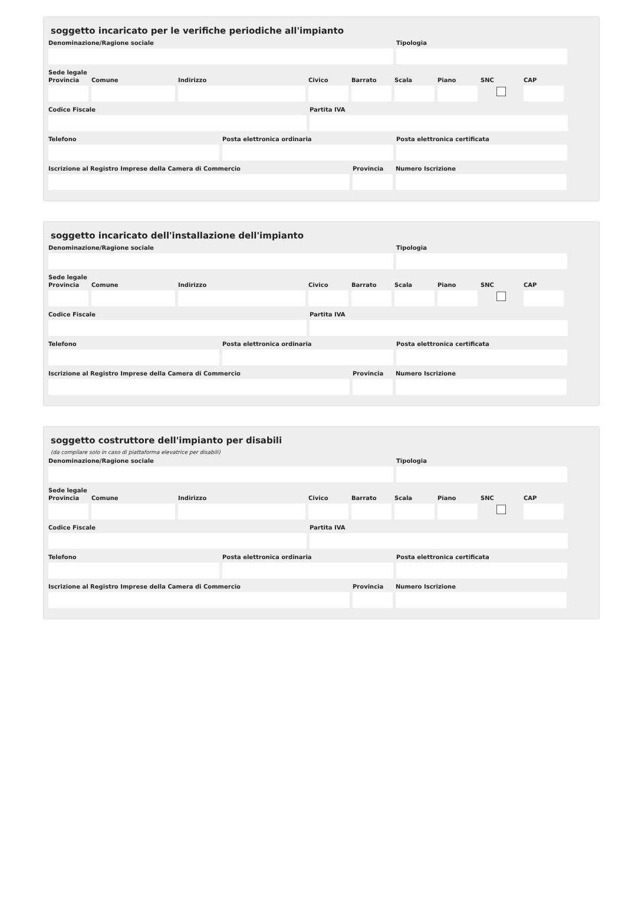soggetto incaricato per le verifiche periodiche all'impianto
Denominazione/Ragione sociale Tipologia
Sede legale
Provincia
Comune Indirizzo Civico Barrato Scala Piano SNC CAP
Codice Fiscale Partita IVA
Telefono Posta elettronica ordinaria Posta elettronica certificata
Iscrizione al Registro Imprese della Camera di Commercio
Provincia
Numero Iscrizione
soggetto incaricato dell'installazione dell'impianto
Denominazione/Ragione sociale Tipologia
Sede legale
Provincia
Comune Indirizzo Civico Barrato Scala Piano SNC CAP
Codice Fiscale Partita IVA
Telefono Posta elettronica ordinaria Posta elettronica certificata
Iscrizione al Registro Imprese della Camera di Commercio
Provincia
Numero Iscrizione
soggetto costruttore dell'impianto per disabili
(da compilare solo in caso di piattaforma elevatrice per disabili)
Denominazione/Ragione sociale Tipologia
Sede legale
Provincia
Comune Indirizzo Civico Barrato Scala Piano SNC CAP
Codice Fiscale Partita IVA
Telefono Posta elettronica ordinaria Posta elettronica certificata
Iscrizione al Registro Imprese della Camera di Commercio
Provincia
Numero Iscrizione